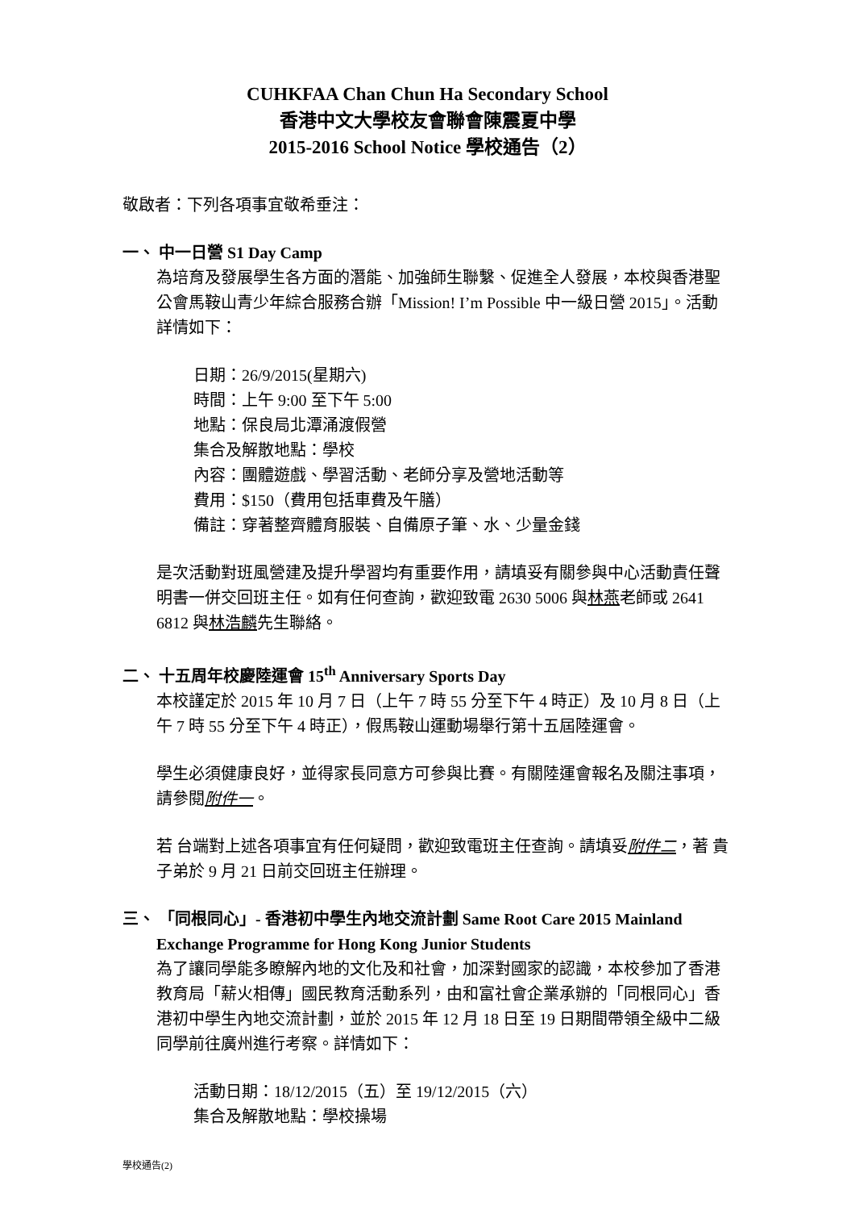CUHKFAA Chan Chun Ha Secondary School
香港中文大學校友會聯會陳震夏中學
2015-2016 School Notice 學校通告（2）
敬啟者：下列各項事宜敬希垂注：
一、 中一日營 S1 Day Camp
為培育及發展學生各方面的潛能、加強師生聯繫、促進全人發展，本校與香港聖公會馬鞍山青少年綜合服務合辦「Mission! I’m Possible 中一級日營 2015」。活動詳情如下：
日期：26/9/2015(星期六)
時間：上午 9:00 至下午 5:00
地點：保良局北潭涌渡假營
集合及解散地點：學校
內容：團體遊戲、學習活動、老師分享及營地活動等
費用：$150（費用包括車費及午膳）
備註：穿著整齊體育服裝、自備原子筆、水、少量金錢
是次活動對班風營建及提升學習均有重要作用，請填妥有關參與中心活動責任聲明書一併交回班主任。如有任何查詢，歡迎致電 2630 5006 與林燕老師或 2641 6812 與林浩麟先生聯絡。
二、 十五周年校慶陸運會 15<sup>th</sup> Anniversary Sports Day
本校謹定於 2015 年 10 月 7 日（上午 7 時 55 分至下午 4 時正）及 10 月 8 日（上午 7 時 55 分至下午 4 時正），假馬鞍山運動場舉行第十五屆陸運會。
學生必須健康良好，並得家長同意方可參與比賽。有關陸運會報名及關注事項，請參閱附件一。
若 台端對上述各項事宜有任何疑問，歡迎致電班主任查詢。請填妥附件二，著 貴子弟於 9 月 21 日前交回班主任辦理。
三、 「同根同心」- 香港初中學生內地交流計劃 Same Root Care 2015 Mainland
Exchange Programme for Hong Kong Junior Students
為了讓同學能多瞭解內地的文化及和社會，加深對國家的認識，本校參加了香港教育局「薪火相傳」國民教育活動系列，由和富社會企業承辦的「同根同心」香港初中學生內地交流計劃，並於 2015 年 12 月 18 日至 19 日期間帶領全級中二級同學前往廣州進行考察。詳情如下：
活動日期：18/12/2015（五）至 19/12/2015（六）
集合及解散地點：學校操場
學校通告(2)